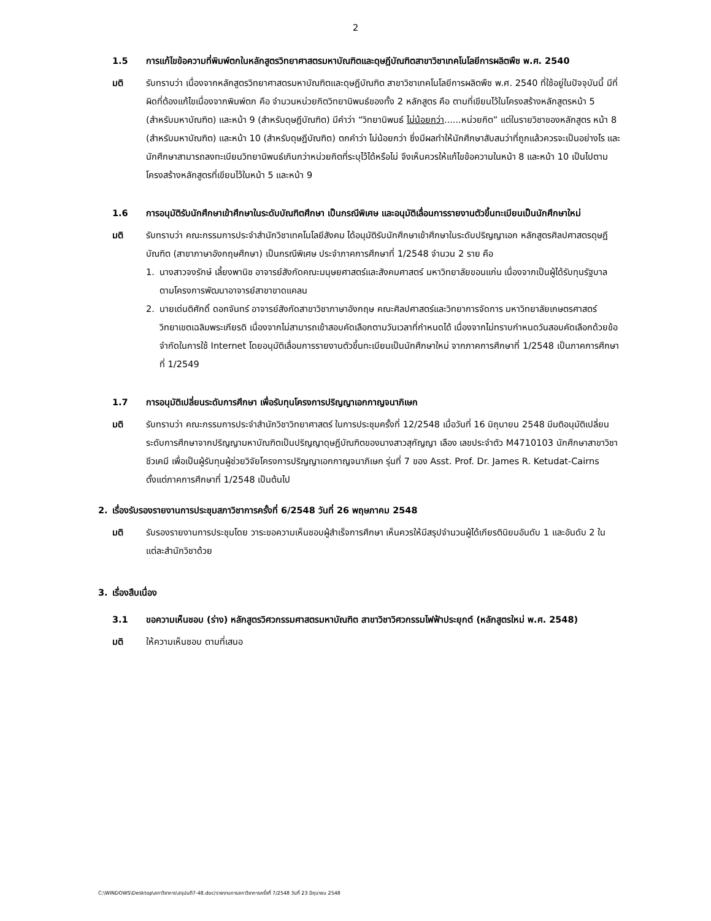2
1.5 การแก้ไขข้อความที่พิมพ์ตกในหลักสูตรวิทยาศาสตรมหาบัณฑิตและดุษฎีบัณฑิตสาขาวิชาเทคโนโลยีการผลิตพืช พ.ศ. 2540
มติ รับทราบว่า เนื่องจากหลักสูตรวิทยาศาสตรมหาบัณฑิตและดุษฎีบัณฑิต สาขาวิชาเทคโนโลยีการผลิตพืช พ.ศ. 2540 ที่ใช้อยู่ในปัจจุบันนี้ มีที่ผิดที่ต้องแก้ไขเนื่องจากพิมพ์ตก คือ จำนวนหน่วยกิตวิทยานิพนธ์ของทั้ง 2 หลักสูตร คือ ตามที่เขียนไว้ในโครงสร้างหลักสูตรหน้า 5 (สำหรับมหาบัณฑิต) และหน้า 9 (สำหรับดุษฎีบัณฑิต) มีคำว่า “วิทยานิพนธ์ ไม่น้อยกว่า......หน่วยกิต” แต่ในรายวิชาของหลักสูตร หน้า 8 (สำหรับมหาบัณฑิต) และหน้า 10 (สำหรับดุษฎีบัณฑิต) ตกคำว่า ไม่น้อยกว่า ซึ่งมีผลทำให้นักศึกษาสับสนว่าที่ถูกแล้วควรจะเป็นอย่างไร และนักศึกษาสามารถลงทะเบียนวิทยานิพนธ์เกินกว่าหน่วยกิตที่ระบุไว้ได้หรือไม่ จึงเห็นควรให้แก้ไขข้อความในหน้า 8 และหน้า 10 เป็นไปตามโครงสร้างหลักสูตรที่เขียนไว้ในหน้า 5 และหน้า 9
1.6 การอนุมัติรับนักศึกษาเข้าศึกษาในระดับบัณฑิตศึกษา เป็นกรณีพิเศษ และอนุมัติเลื่อนการรายงานตัวขึ้นทะเบียนเป็นนักศึกษาใหม่
มติ รับทราบว่า คณะกรรมการประจำสำนักวิชาเทคโนโลยีสังคม ได้อนุมัติรับนักศึกษาเข้าศึกษาในระดับปริญญาเอก หลักสูตรศิลปศาสตรดุษฎีบัณฑิต (สาขาภาษาอังกฤษศึกษา) เป็นกรณีพิเศษ ประจำภาคการศึกษาที่ 1/2548 จำนวน 2 ราย คือ
1. นางสาวจงรักษ์ เลี้ยงพานิช อาจารย์สังกัดคณะมนุษยศาสตร์และสังคมศาสตร์ มหาวิทยาลัยขอนแก่น เนื่องจากเป็นผู้ได้รับทุนรัฐบาลตามโครงการพัฒนาอาจารย์สาขาขาดแคลน
2. นายเด่นติศักดิ์ ดอกจันทร์ อาจารย์สังกัดสาขาวิชาภาษาอังกฤษ คณะศิลปศาสตร์และวิทยาการจัดการ มหาวิทยาลัยเกษตรศาสตร์ วิทยาเขตเฉลิมพระเกียรติ เนื่องจากไม่สามารถเข้าสอบคัดเลือกตามวันเวลาที่กำหนดได้ เนื่องจากไม่ทราบกำหนดวันสอบคัดเลือกด้วยข้อจำกัดในการใช้ Internet โดยอนุมัติเลื่อนการรายงานตัวขึ้นทะเบียนเป็นนักศึกษาใหม่ จากภาคการศึกษาที่ 1/2548 เป็นภาคการศึกษาที่ 1/2549
1.7 การอนุมัติเปลี่ยนระดับการศึกษา เพื่อรับทุนโครงการปริญญาเอกกาญจนาภิเษก
มติ รับทราบว่า คณะกรรมการประจำสำนักวิชาวิทยาศาสตร์ ในการประชุมครั้งที่ 12/2548 เมื่อวันที่ 16 มิถุนายน 2548 มีมติอนุมัติเปลี่ยนระดับการศึกษาจากปริญญามหาบัณฑิตเป็นปริญญาดุษฎีบัณฑิตของนางสาวสุกัญญา เลือง เลขประจำตัว M4710103 นักศึกษาสาขาวิชาชีวเคมี เพื่อเป็นผู้รับทุนผู้ช่วยวิจัยโครงการปริญญาเอกกาญจนาภิเษก รุ่นที่ 7 ของ Asst. Prof. Dr. James R. Ketudat-Cairns ตั้งแต่ภาคการศึกษาที่ 1/2548 เป็นต้นไป
2. เรื่องรับรองรายงานการประชุมสภาวิชาการครั้งที่ 6/2548 วันที่ 26 พฤษภาคม 2548
มติ รับรองรายงานการประชุมโดย วาระขอความเห็นชอบผู้สำเร็จการศึกษา เห็นควรให้มีสรุปจำนวนผู้ได้เกียรตินิยมอันดับ 1 และอันดับ 2 ในแต่ละสำนักวิชาด้วย
3. เรื่องสืบเนื่อง
3.1 ขอความเห็นชอบ (ร่าง) หลักสูตรวิศวกรรมศาสตรมหาบัณฑิต สาขาวิชาวิศวกรรมไฟฟ้าประยุกต์ (หลักสูตรใหม่ พ.ศ. 2548)
มติ ให้ความเห็นชอบ ตามที่เสนอ
C:\WINDOWS\Desktop\สภาวิชาการ\สรุปมติ7-48.doc/รายงานการสภาวิชาการครั้งที่ 7/2548 วันที่ 23 มิถุนายน 2548